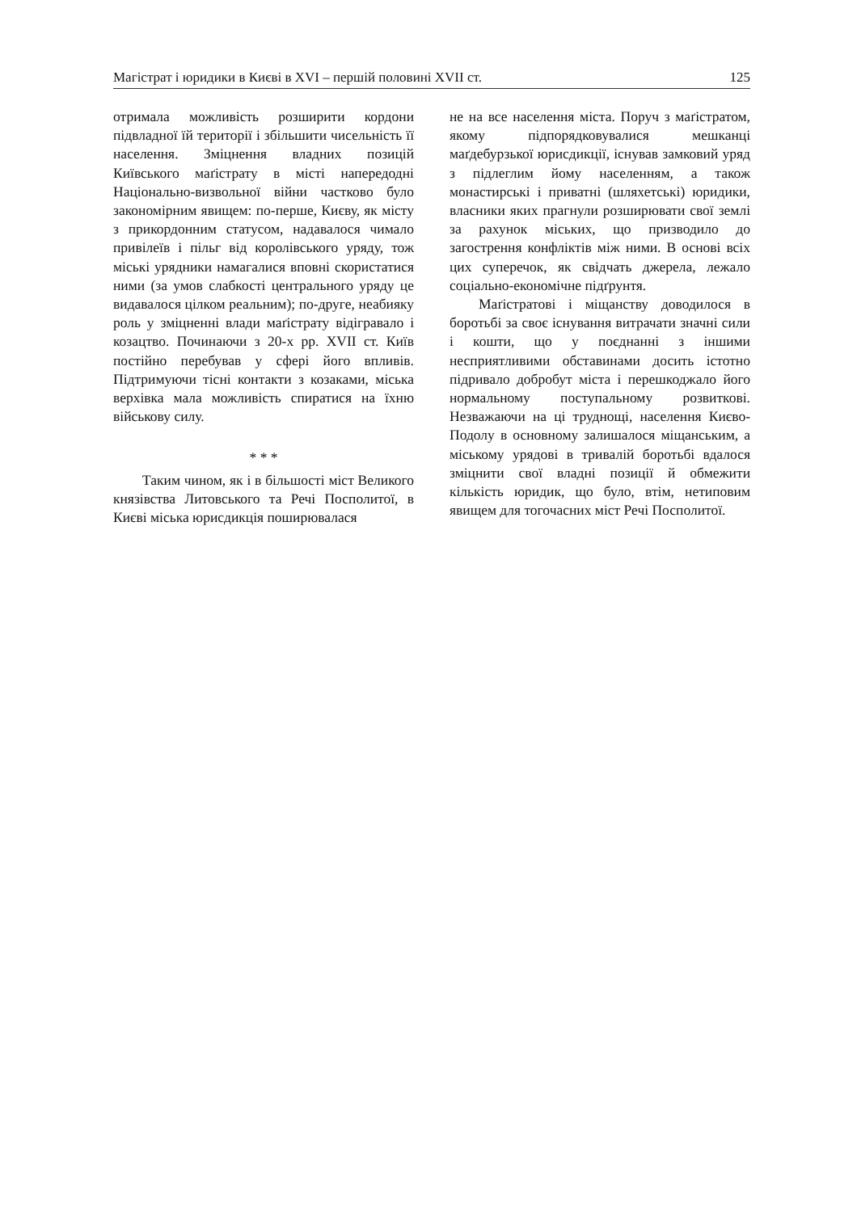Магістрат і юридики в Києві в XVI – першій половині XVII ст. 125
отримала можливість розширити кордони підвладної їй території і збільшити чисельність її населення. Зміцнення владних позицій Київського маґістрату в місті напередодні Національно-визвольної війни частково було закономірним явищем: по-перше, Києву, як місту з прикордонним статусом, надавалося чимало привілеїв і пільг від королівського уряду, тож міські урядники намагалися вповні скористатися ними (за умов слабкості центрального уряду це видавалося цілком реальним); по-друге, неабияку роль у зміцненні влади маґістрату відігравало і козацтво. Починаючи з 20-х рр. XVII ст. Київ постійно перебував у сфері його впливів. Підтримуючи тісні контакти з козаками, міська верхівка мала можливість спиратися на їхню військову силу.
* * *
Таким чином, як і в більшості міст Великого князівства Литовського та Речі Посполитої, в Києві міська юрисдикція поширювалася
не на все населення міста. Поруч з маґістратом, якому підпорядковувалися мешканці маґдебурзької юрисдикції, існував замковий уряд з підлеглим йому населенням, а також монастирські і приватні (шляхетські) юридики, власники яких прагнули розширювати свої землі за рахунок міських, що призводило до загострення конфліктів між ними. В основі всіх цих суперечок, як свідчать джерела, лежало соціально-економічне підґрунтя.
Маґістратові і міщанству доводилося в боротьбі за своє існування витрачати значні сили і кошти, що у поєднанні з іншими несприятливими обставинами досить істотно підривало добробут міста і перешкоджало його нормальному поступальному розвиткові. Незважаючи на ці труднощі, населення Києво-Подолу в основному залишалося міщанським, а міському урядові в тривалій боротьбі вдалося зміцнити свої владні позиції й обмежити кількість юридик, що було, втім, нетиповим явищем для тогочасних міст Речі Посполитої.